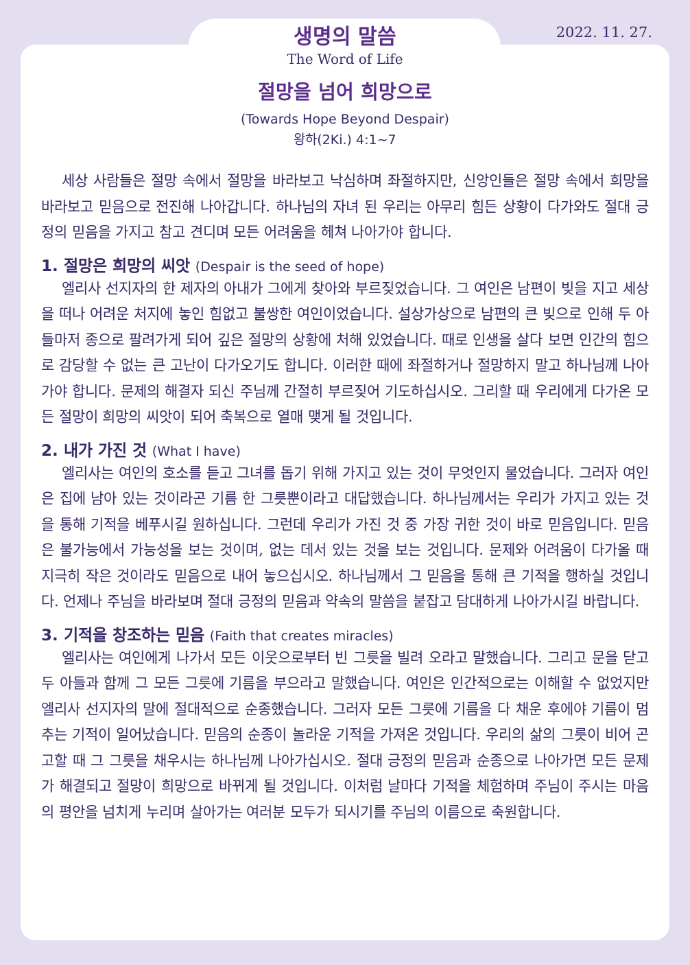2022. 11. 27.
생명의 말씀
The Word of Life
절망을 넘어 희망으로
(Towards Hope Beyond Despair)
왕하(2Ki.) 4:1~7
세상 사람들은 절망 속에서 절망을 바라보고 낙심하며 좌절하지만, 신앙인들은 절망 속에서 희망을 바라보고 믿음으로 전진해 나아갑니다. 하나님의 자녀 된 우리는 아무리 힘든 상황이 다가와도 절대 긍정의 믿음을 가지고 참고 견디며 모든 어려움을 헤쳐 나아가야 합니다.
1. 절망은 희망의 씨앗 (Despair is the seed of hope)
엘리사 선지자의 한 제자의 아내가 그에게 찾아와 부르짖었습니다. 그 여인은 남편이 빚을 지고 세상을 떠나 어려운 처지에 놓인 힘없고 불쌍한 여인이었습니다. 설상가상으로 남편의 큰 빚으로 인해 두 아들마저 종으로 팔려가게 되어 깊은 절망의 상황에 처해 있었습니다. 때로 인생을 살다 보면 인간의 힘으로 감당할 수 없는 큰 고난이 다가오기도 합니다. 이러한 때에 좌절하거나 절망하지 말고 하나님께 나아가야 합니다. 문제의 해결자 되신 주님께 간절히 부르짖어 기도하십시오. 그리할 때 우리에게 다가온 모든 절망이 희망의 씨앗이 되어 축복으로 열매 맺게 될 것입니다.
2. 내가 가진 것 (What I have)
엘리사는 여인의 호소를 듣고 그녀를 돕기 위해 가지고 있는 것이 무엇인지 물었습니다. 그러자 여인은 집에 남아 있는 것이라곤 기름 한 그릇뿐이라고 대답했습니다. 하나님께서는 우리가 가지고 있는 것을 통해 기적을 베푸시길 원하십니다. 그런데 우리가 가진 것 중 가장 귀한 것이 바로 믿음입니다. 믿음은 불가능에서 가능성을 보는 것이며, 없는 데서 있는 것을 보는 것입니다. 문제와 어려움이 다가올 때 지극히 작은 것이라도 믿음으로 내어 놓으십시오. 하나님께서 그 믿음을 통해 큰 기적을 행하실 것입니다. 언제나 주님을 바라보며 절대 긍정의 믿음과 약속의 말씀을 붙잡고 담대하게 나아가시길 바랍니다.
3. 기적을 창조하는 믿음 (Faith that creates miracles)
엘리사는 여인에게 나가서 모든 이웃으로부터 빈 그릇을 빌려 오라고 말했습니다. 그리고 문을 닫고 두 아들과 함께 그 모든 그릇에 기름을 부으라고 말했습니다. 여인은 인간적으로는 이해할 수 없었지만 엘리사 선지자의 말에 절대적으로 순종했습니다. 그러자 모든 그릇에 기름을 다 채운 후에야 기름이 멈추는 기적이 일어났습니다. 믿음의 순종이 놀라운 기적을 가져온 것입니다. 우리의 삶의 그릇이 비어 곤고할 때 그 그릇을 채우시는 하나님께 나아가십시오. 절대 긍정의 믿음과 순종으로 나아가면 모든 문제가 해결되고 절망이 희망으로 바뀌게 될 것입니다. 이처럼 날마다 기적을 체험하며 주님이 주시는 마음의 평안을 넘치게 누리며 살아가는 여러분 모두가 되시기를 주님의 이름으로 축원합니다.